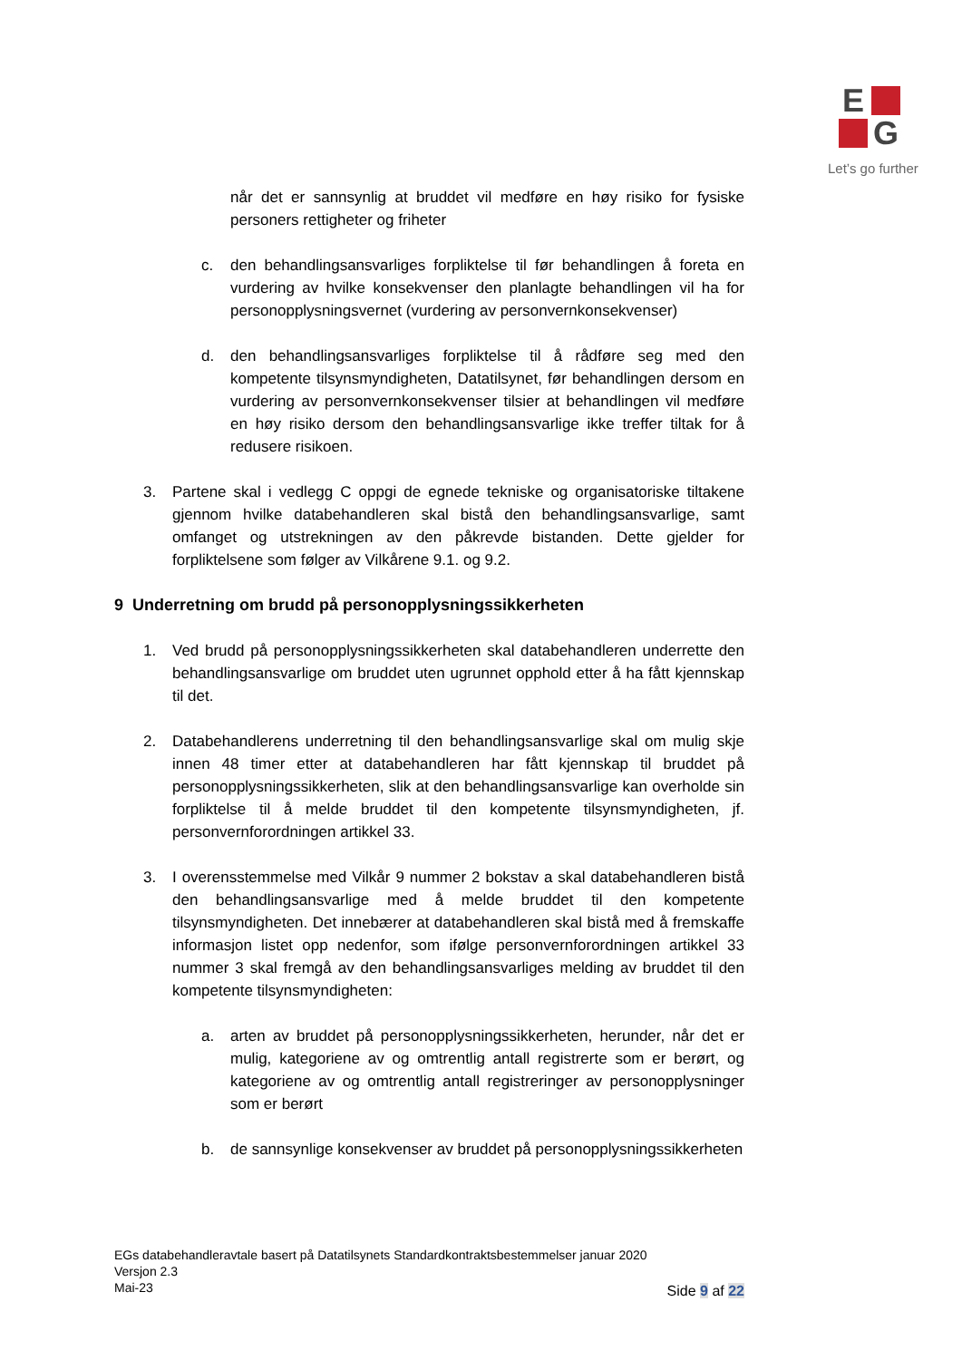E
G
Let’s go further
når det er sannsynlig at bruddet vil medføre en høy risiko for fysiske personers rettigheter og friheter
c. den behandlingsansvarliges forpliktelse til før behandlingen å foreta en vurdering av hvilke konsekvenser den planlagte behandlingen vil ha for personopplysningsvernet (vurdering av personvernkonsekvenser)
d. den behandlingsansvarliges forpliktelse til å rådføre seg med den kompetente tilsynsmyndigheten, Datatilsynet, før behandlingen dersom en vurdering av personvernkonsekvenser tilsier at behandlingen vil medføre en høy risiko dersom den behandlingsansvarlige ikke treffer tiltak for å redusere risikoen.
3. Partene skal i vedlegg C oppgi de egnede tekniske og organisatoriske tiltakene gjennom hvilke databehandleren skal bistå den behandlingsansvarlige, samt omfanget og utstrekningen av den påkrevde bistanden. Dette gjelder for forpliktelsene som følger av Vilkårene 9.1. og 9.2.
9 Underretning om brudd på personopplysningssikkerheten
1. Ved brudd på personopplysningssikkerheten skal databehandleren underrette den behandlingsansvarlige om bruddet uten ugrunnet opphold etter å ha fått kjennskap til det.
2. Databehandlerens underretning til den behandlingsansvarlige skal om mulig skje innen 48 timer etter at databehandleren har fått kjennskap til bruddet på personopplysningssikkerheten, slik at den behandlingsansvarlige kan overholde sin forpliktelse til å melde bruddet til den kompetente tilsynsmyndigheten, jf. personvernforordningen artikkel 33.
3. I overensstemmelse med Vilkår 9 nummer 2 bokstav a skal databehandleren bistå den behandlingsansvarlige med å melde bruddet til den kompetente tilsynsmyndigheten. Det innebærer at databehandleren skal bistå med å fremskaffe informasjon listet opp nedenfor, som ifølge personvernforordningen artikkel 33 nummer 3 skal fremgå av den behandlingsansvarliges melding av bruddet til den kompetente tilsynsmyndigheten:
a. arten av bruddet på personopplysningssikkerheten, herunder, når det er mulig, kategoriene av og omtrentlig antall registrerte som er berørt, og kategoriene av og omtrentlig antall registreringer av personopplysninger som er berørt
b. de sannsynlige konsekvenser av bruddet på personopplysningssikkerheten
EGs databehandleravtale basert på Datatilsynets Standardkontraktsbestemmelser januar 2020
Versjon 2.3
Mai-23
Side 9 af 22